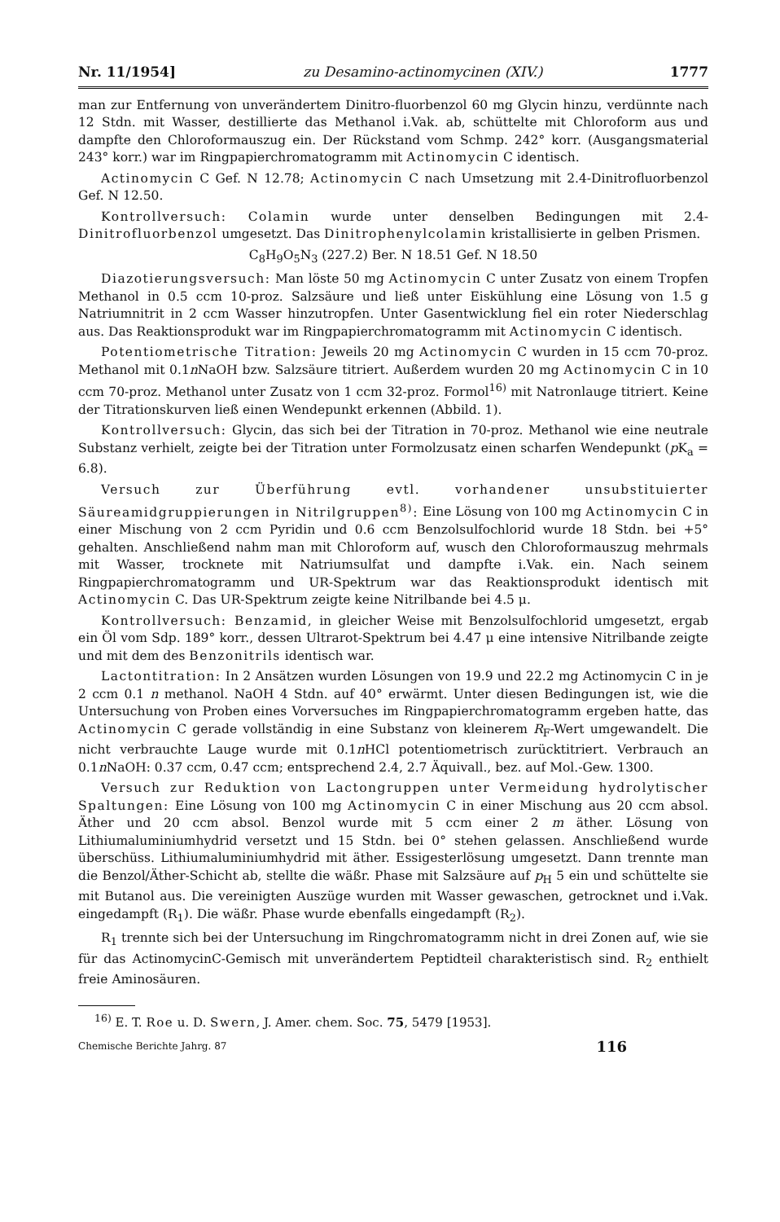Nr. 11/1954] zu Desamino-actinomycinen (XIV.) 1777
man zur Entfernung von unverändertem Dinitro-fluorbenzol 60 mg Glycin hinzu, verdünnte nach 12 Stdn. mit Wasser, destillierte das Methanol i.Vak. ab, schüttelte mit Chloroform aus und dampfte den Chloroformauszug ein. Der Rückstand vom Schmp. 242° korr. (Ausgangsmaterial 243° korr.) war im Ringpapierchromatogramm mit Actinomycin C identisch.
Actinomycin C Gef. N 12.78; Actinomycin C nach Umsetzung mit 2.4-Dinitrofluorbenzol Gef. N 12.50.
Kontrollversuch: Colamin wurde unter denselben Bedingungen mit 2.4-Dinitrofluorbenzol umgesetzt. Das Dinitrophenylcolamin kristallisierte in gelben Prismen.
C<sub>8</sub>H<sub>9</sub>O<sub>5</sub>N<sub>3</sub> (227.2) Ber. N 18.51 Gef. N 18.50
Diazotierungsversuch: Man löste 50 mg Actinomycin C unter Zusatz von einem Tropfen Methanol in 0.5 ccm 10-proz. Salzsäure und ließ unter Eiskühlung eine Lösung von 1.5 g Natriumnitrit in 2 ccm Wasser hinzutropfen. Unter Gasentwicklung fiel ein roter Niederschlag aus. Das Reaktionsprodukt war im Ringpapierchromatogramm mit Actinomycin C identisch.
Potentiometrische Titration: Jeweils 20 mg Actinomycin C wurden in 15 ccm 70-proz. Methanol mit 0.1n NaOH bzw. Salzsäure titriert. Außerdem wurden 20 mg Actinomycin C in 10 ccm 70-proz. Methanol unter Zusatz von 1 ccm 32-proz. Formol<sup>16)</sup> mit Natronlauge titriert. Keine der Titrationskurven ließ einen Wendepunkt erkennen (Abbild. 1).
Kontrollversuch: Glycin, das sich bei der Titration in 70-proz. Methanol wie eine neutrale Substanz verhielt, zeigte bei der Titration unter Formolzusatz einen scharfen Wendepunkt (p K<sub>a</sub> = 6.8).
Versuch zur Überführung evtl. vorhandener unsubstituierter Säureamidgruppierungen in Nitrilgruppen<sup>8)</sup>: Eine Lösung von 100 mg Actinomycin C in einer Mischung von 2 ccm Pyridin und 0.6 ccm Benzolsulfochlorid wurde 18 Stdn. bei +5° gehalten. Anschließend nahm man mit Chloroform auf, wusch den Chloroformauszug mehrmals mit Wasser, trocknete mit Natriumsulfat und dampfte i.Vak. ein. Nach seinem Ringpapierchromatogramm und UR-Spektrum war das Reaktionsprodukt identisch mit Actinomycin C. Das UR-Spektrum zeigte keine Nitrilbande bei 4.5 μ.
Kontrollversuch: Benzamid, in gleicher Weise mit Benzolsulfochlorid umgesetzt, ergab ein Öl vom Sdp. 189° korr., dessen Ultrarot-Spektrum bei 4.47 μ eine intensive Nitrilbande zeigte und mit dem des Benzonitrils identisch war.
Lactontitration: In 2 Ansätzen wurden Lösungen von 19.9 und 22.2 mg Actinomycin C in je 2 ccm 0.1 n methanol. NaOH 4 Stdn. auf 40° erwärmt. Unter diesen Bedingungen ist, wie die Untersuchung von Proben eines Vorversuches im Ringpapierchromatogramm ergeben hatte, das Actinomycin C gerade vollständig in eine Substanz von kleinerem R<sub>F</sub>-Wert umgewandelt. Die nicht verbrauchte Lauge wurde mit 0.1n HCl potentiometrisch zurücktitriert. Verbrauch an 0.1n NaOH: 0.37 ccm, 0.47 ccm; entsprechend 2.4, 2.7 Äquivall., bez. auf Mol.-Gew. 1300.
Versuch zur Reduktion von Lactongruppen unter Vermeidung hydrolytischer Spaltungen: Eine Lösung von 100 mg Actinomycin C in einer Mischung aus 20 ccm absol. Äther und 20 ccm absol. Benzol wurde mit 5 ccm einer 2 m äther. Lösung von Lithiumaluminiumhydrid versetzt und 15 Stdn. bei 0° stehen gelassen. Anschließend wurde überschüss. Lithiumaluminiumhydrid mit äther. Essigesterlösung umgesetzt. Dann trennte man die Benzol/Äther-Schicht ab, stellte die wäßr. Phase mit Salzsäure auf p<sub>H</sub> 5 ein und schüttelte sie mit Butanol aus. Die vereinigten Auszüge wurden mit Wasser gewaschen, getrocknet und i.Vak. eingedampft (R<sub>1</sub>). Die wäßr. Phase wurde ebenfalls eingedampft (R<sub>2</sub>).
R<sub>1</sub> trennte sich bei der Untersuchung im Ringchromatogramm nicht in drei Zonen auf, wie sie für das ActinomycinC-Gemisch mit unverändertem Peptidteil charakteristisch sind. R<sub>2</sub> enthielt freie Aminosäuren.
<sup>16)</sup> E. T. Roe u. D. Swern, J. Amer. chem. Soc. 75, 5479 [1953].
Chemische Berichte Jahrg. 87 116